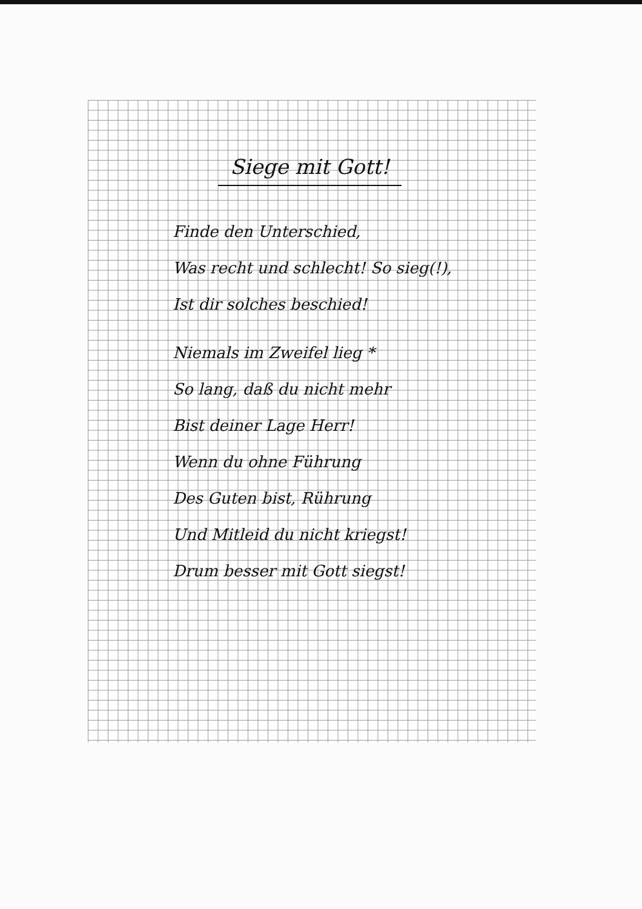Siege mit Gott!
Finde den Unterschied,
Was recht und schlecht! So sieg(!),
Ist dir solches beschied!
Niemals im Zweifel lieg *
So lang, daß du nicht mehr
Bist deiner Lage Herr!
Wenn du ohne Führung
Des Guten bist, Rührung
Und Mitleid du nicht kriegst!
Drum besser mit Gott siegst!